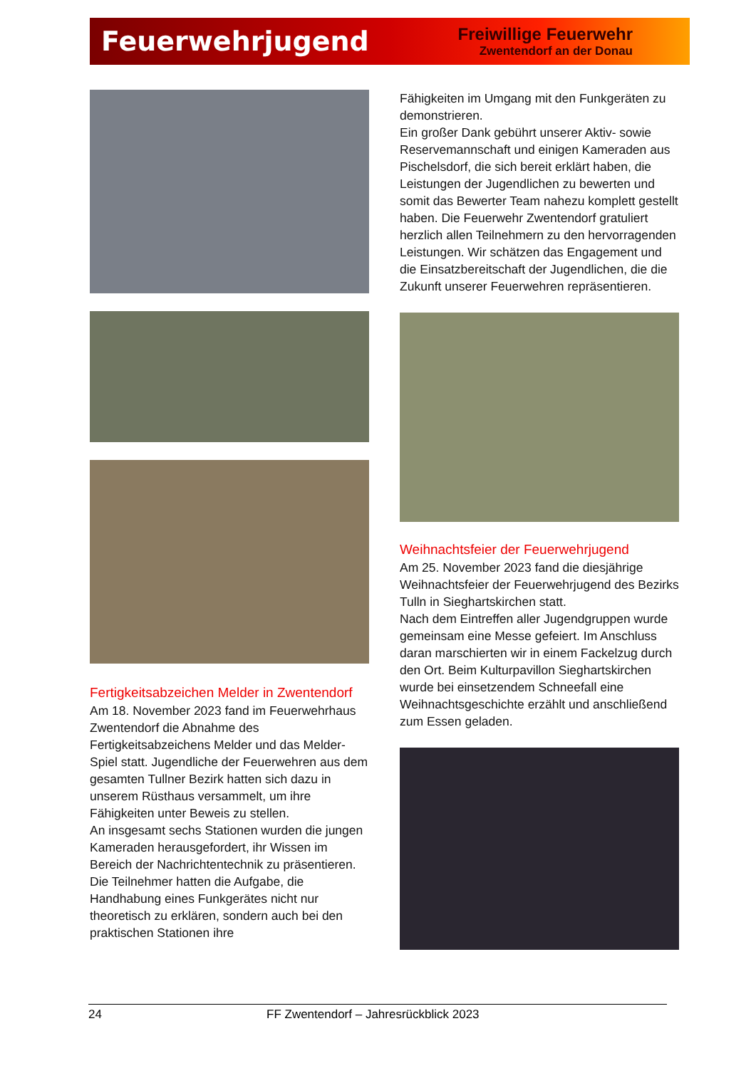Feuerwehrjugend
Freiwillige Feuerwehr
Zwentendorf an der Donau
Fertigkeitsabzeichen Melder in Zwentendorf
Am 18. November 2023 fand im Feuerwehrhaus Zwentendorf die Abnahme des Fertigkeitsabzeichens Melder und das Melder-Spiel statt. Jugendliche der Feuerwehren aus dem gesamten Tullner Bezirk hatten sich dazu in unserem Rüsthaus versammelt, um ihre Fähigkeiten unter Beweis zu stellen.
An insgesamt sechs Stationen wurden die jungen Kameraden herausgefordert, ihr Wissen im Bereich der Nachrichtentechnik zu präsentieren. Die Teilnehmer hatten die Aufgabe, die Handhabung eines Funkgerätes nicht nur theoretisch zu erklären, sondern auch bei den praktischen Stationen ihre
Fähigkeiten im Umgang mit den Funkgeräten zu demonstrieren.
Ein großer Dank gebührt unserer Aktiv- sowie Reservemannschaft und einigen Kameraden aus Pischelsdorf, die sich bereit erklärt haben, die Leistungen der Jugendlichen zu bewerten und somit das Bewerter Team nahezu komplett gestellt haben. Die Feuerwehr Zwentendorf gratuliert herzlich allen Teilnehmern zu den hervorragenden Leistungen. Wir schätzen das Engagement und die Einsatzbereitschaft der Jugendlichen, die die Zukunft unserer Feuerwehren repräsentieren.
Weihnachtsfeier der Feuerwehrjugend
Am 25. November 2023 fand die diesjährige Weihnachtsfeier der Feuerwehrjugend des Bezirks Tulln in Sieghartskirchen statt.
Nach dem Eintreffen aller Jugendgruppen wurde gemeinsam eine Messe gefeiert. Im Anschluss daran marschierten wir in einem Fackelzug durch den Ort. Beim Kulturpavillon Sieghartskirchen wurde bei einsetzendem Schneefall eine Weihnachtsgeschichte erzählt und anschließend zum Essen geladen.
24 FF Zwentendorf – Jahresrückblick 2023